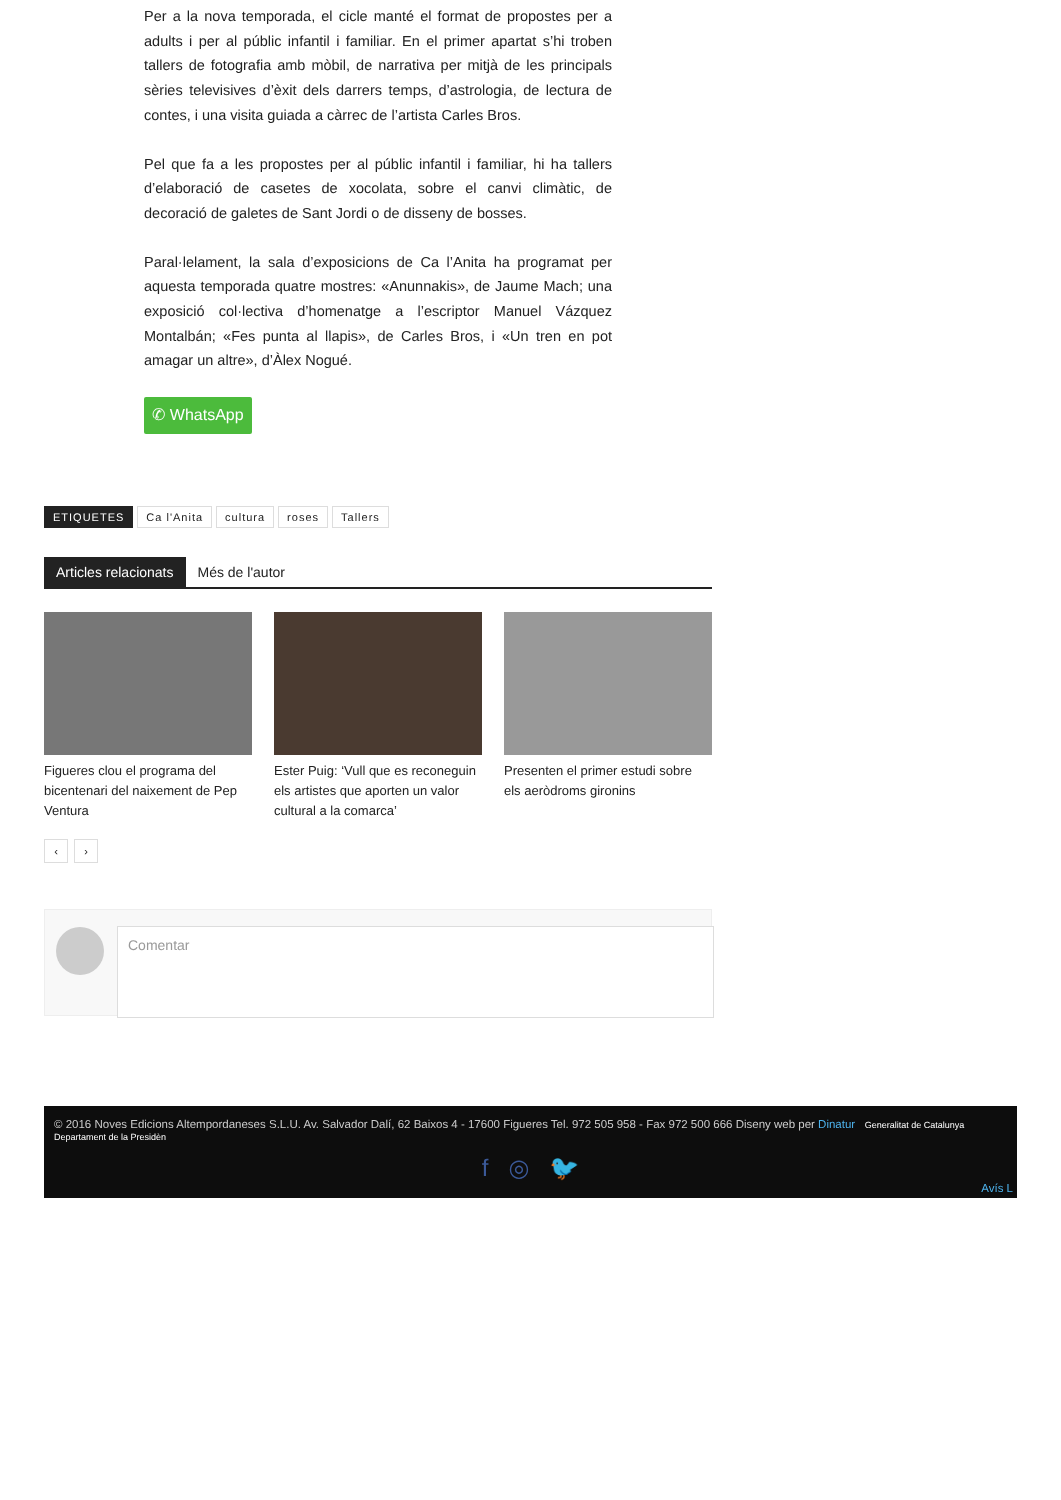Per a la nova temporada, el cicle manté el format de propostes per a adults i per al públic infantil i familiar. En el primer apartat s’hi troben tallers de fotografia amb mòbil, de narrativa per mitjà de les principals sèries televisives d’èxit dels darrers temps, d’astrologia, de lectura de contes, i una visita guiada a càrrec de l’artista Carles Bros.
Pel que fa a les propostes per al públic infantil i familiar, hi ha tallers d’elaboració de casetes de xocolata, sobre el canvi climàtic, de decoració de galetes de Sant Jordi o de disseny de bosses.
Paral·lelament, la sala d’exposicions de Ca l’Anita ha programat per aquesta temporada quatre mostres: «Anunnakis», de Jaume Mach; una exposició col·lectiva d’homenatge a l’escriptor Manuel Vázquez Montalbán; «Fes punta al llapis», de Carles Bros, i «Un tren en pot amagar un altre», d’Àlex Nogué.
✆ WhatsApp
ETIQUETES Ca l'Anita cultura roses Tallers
Articles relacionats Més de l'autor
Figueres clou el programa del bicentenari del naixement de Pep Ventura
Ester Puig: ‘Vull que es reconeguin els artistes que aporten un valor cultural a la comarca’
Presenten el primer estudi sobre els aeròdroms gironins
‹ ›
Comentar
© 2016 Noves Edicions Altempordaneses S.L.U. Av. Salvador Dalí, 62 Baixos 4 - 17600 Figueres Tel. 972 505 958 - Fax 972 500 666 Diseny web per Dinatur Generalitat de Catalunya Departament de la Presidèn
f ◎ 🐦
Avís L